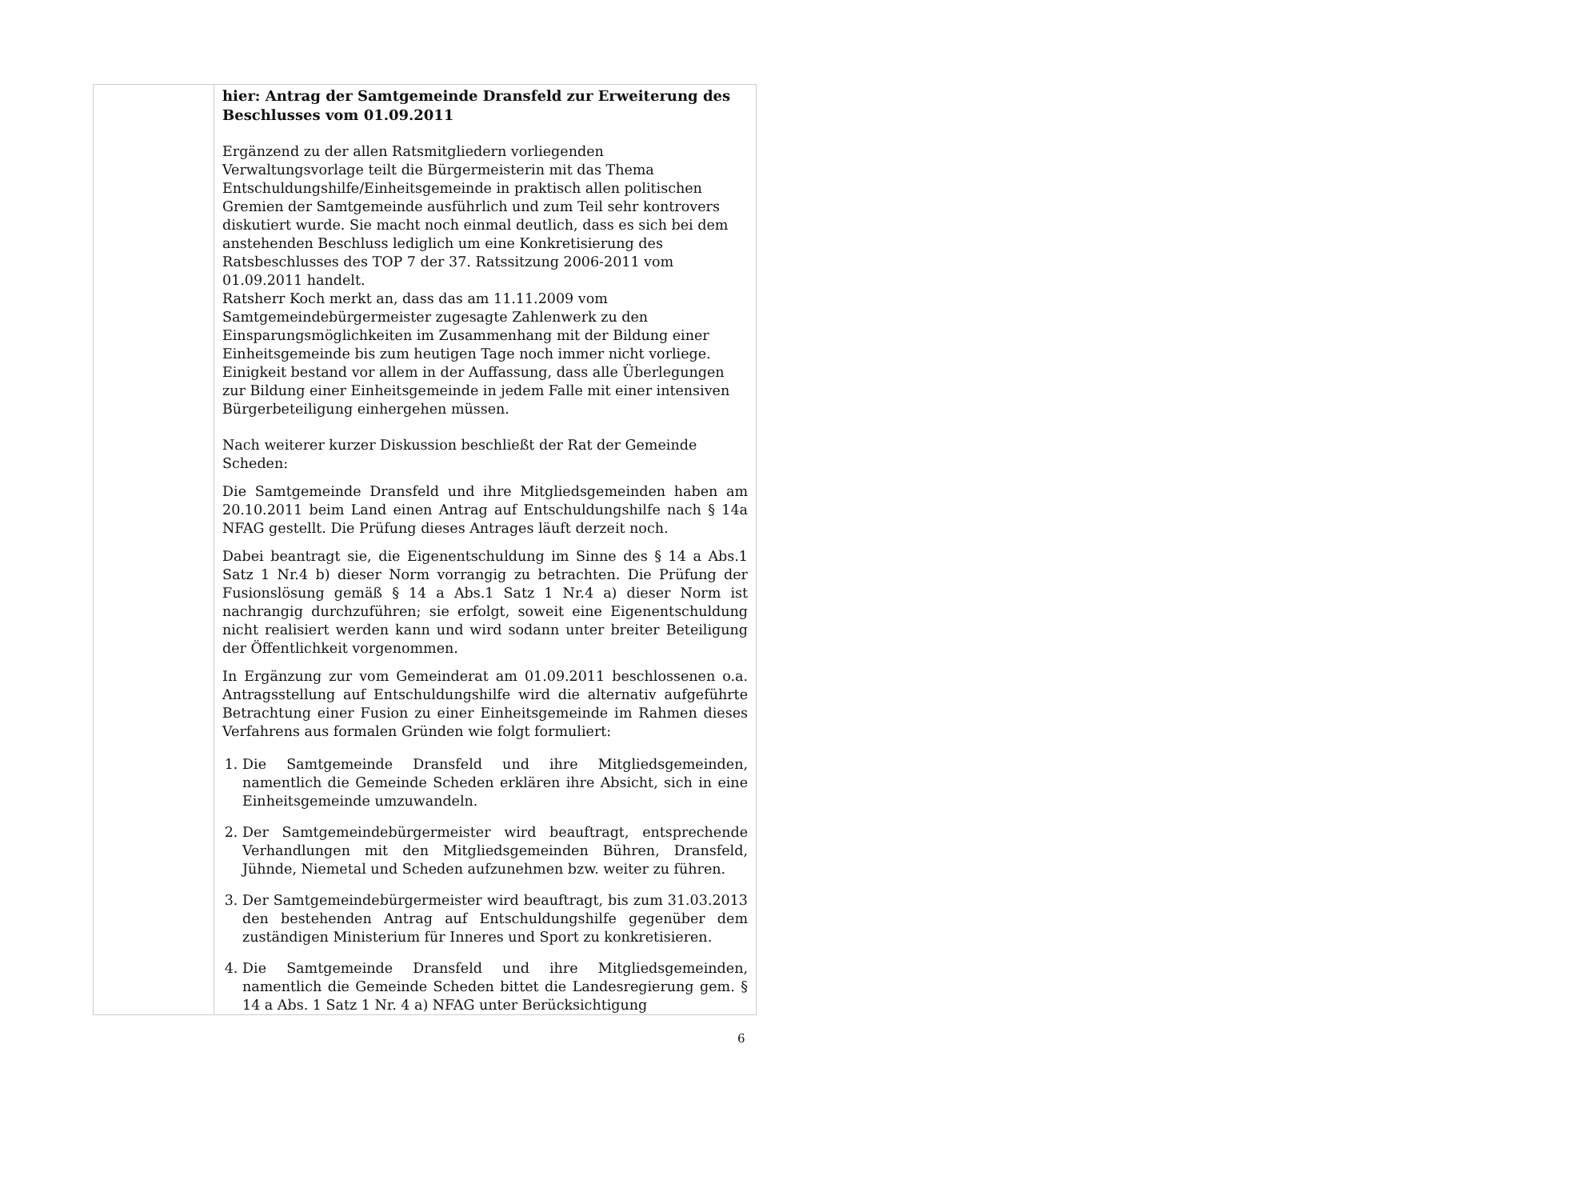| | hier: Antrag der Samtgemeinde Dransfeld zur Erweiterung des Beschlusses vom 01.09.2011 Ergänzend zu der allen Ratsmitgliedern vorliegenden Verwaltungsvorlage teilt die Bürgermeisterin mit das Thema Entschuldungshilfe/Einheitsgemeinde in praktisch allen politischen Gremien der Samtgemeinde ausführlich und zum Teil sehr kontrovers diskutiert wurde. Sie macht noch einmal deutlich, dass es sich bei dem anstehenden Beschluss lediglich um eine Konkretisierung des Ratsbeschlusses des TOP 7 der 37. Ratssitzung 2006-2011 vom 01.09.2011 handelt. Ratsherr Koch merkt an, dass das am 11.11.2009 vom Samtgemeindebürgermeister zugesagte Zahlenwerk zu den Einsparungsmöglichkeiten im Zusammenhang mit der Bildung einer Einheitsgemeinde bis zum heutigen Tage noch immer nicht vorliege. Einigkeit bestand vor allem in der Auffassung, dass alle Überlegungen zur Bildung einer Einheitsgemeinde in jedem Falle mit einer intensiven Bürgerbeteiligung einhergehen müssen. Nach weiterer kurzer Diskussion beschließt der Rat der Gemeinde Scheden: Die Samtgemeinde Dransfeld und ihre Mitgliedsgemeinden haben am 20.10.2011 beim Land einen Antrag auf Entschuldungshilfe nach § 14a NFAG gestellt. Die Prüfung dieses Antrages läuft derzeit noch. Dabei beantragt sie, die Eigenentschuldung im Sinne des § 14 a Abs.1 Satz 1 Nr.4 b) dieser Norm vorrangig zu betrachten. Die Prüfung der Fusionslösung gemäß § 14 a Abs.1 Satz 1 Nr.4 a) dieser Norm ist nachrangig durchzuführen; sie erfolgt, soweit eine Eigenentschuldung nicht realisiert werden kann und wird sodann unter breiter Beteiligung der Öffentlichkeit vorgenommen. In Ergänzung zur vom Gemeinderat am 01.09.2011 beschlossenen o.a. Antragsstellung auf Entschuldungshilfe wird die alternativ aufgeführte Betrachtung einer Fusion zu einer Einheitsgemeinde im Rahmen dieses Verfahrens aus formalen Gründen wie folgt formuliert: 1. Die Samtgemeinde Dransfeld und ihre Mitgliedsgemeinden, namentlich die Gemeinde Scheden erklären ihre Absicht, sich in eine Einheitsgemeinde umzuwandeln. 2. Der Samtgemeindebürgermeister wird beauftragt, entsprechende Verhandlungen mit den Mitgliedsgemeinden Bühren, Dransfeld, Jühnde, Niemetal und Scheden aufzunehmen bzw. weiter zu führen. 3. Der Samtgemeindebürgermeister wird beauftragt, bis zum 31.03.2013 den bestehenden Antrag auf Entschuldungshilfe gegenüber dem zuständigen Ministerium für Inneres und Sport zu konkretisieren. 4. Die Samtgemeinde Dransfeld und ihre Mitgliedsgemeinden, namentlich die Gemeinde Scheden bittet die Landesregierung gem. § 14 a Abs. 1 Satz 1 Nr. 4 a) NFAG unter Berücksichtigung |
6